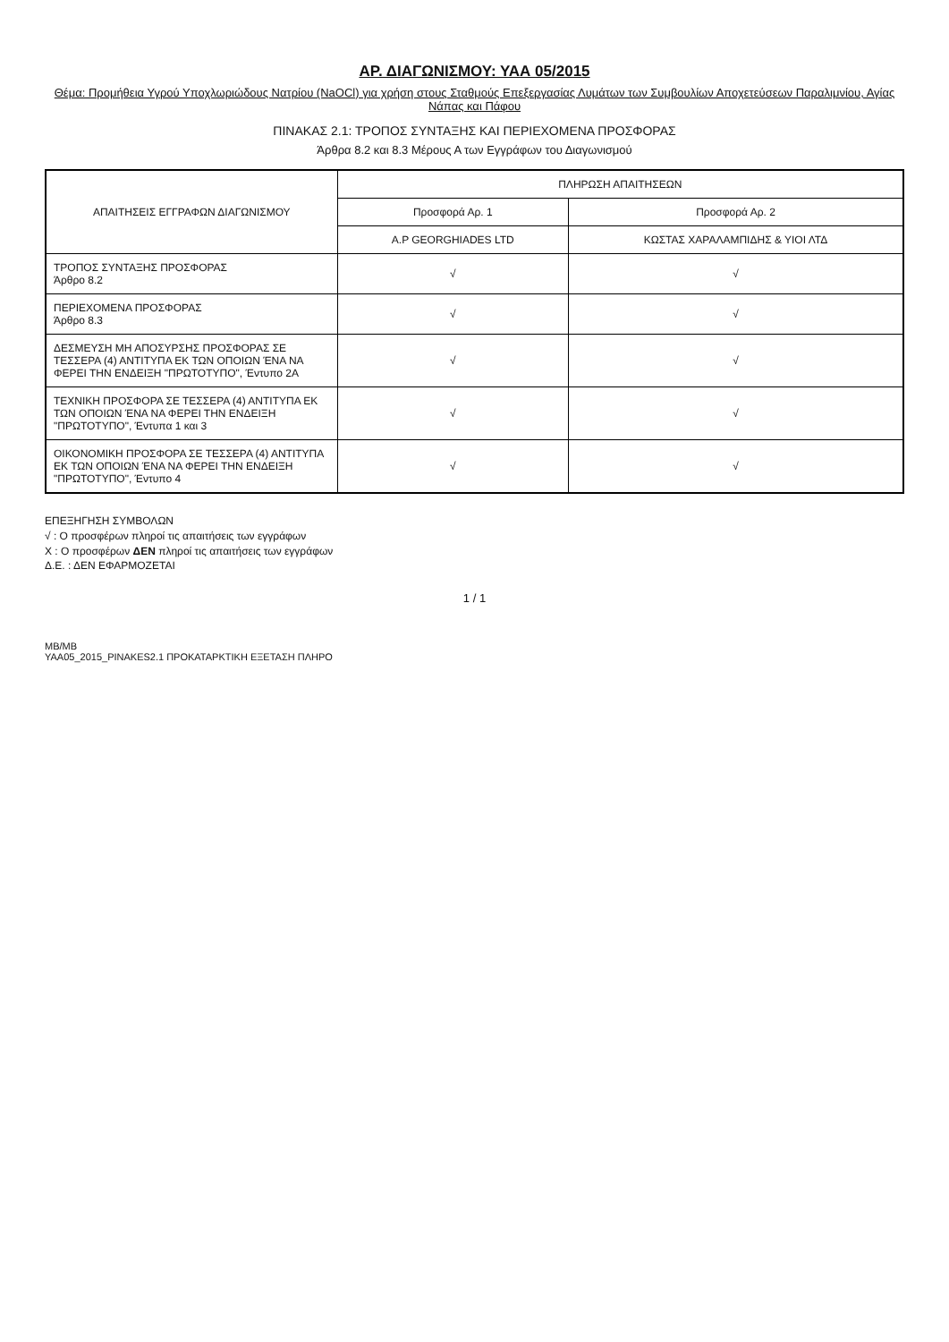ΑΡ. ΔΙΑΓΩΝΙΣΜΟΥ: ΥΑΑ 05/2015
Θέμα: Προμήθεια Υγρού Υποχλωριώδους Νατρίου (NaOCl) για χρήση στους Σταθμούς Επεξεργασίας Λυμάτων των Συμβουλίων Αποχετεύσεων Παραλιμνίου, Αγίας Νάπας και Πάφου
ΠΙΝΑΚΑΣ 2.1: ΤΡΟΠΟΣ ΣΥΝΤΑΞΗΣ ΚΑΙ ΠΕΡΙΕΧΟΜΕΝΑ ΠΡΟΣΦΟΡΑΣ
Άρθρα 8.2 και 8.3 Μέρους Α των Εγγράφων του Διαγωνισμού
| ΑΠΑΙΤΗΣΕΙΣ ΕΓΓΡΑΦΩΝ ΔΙΑΓΩΝΙΣΜΟΥ | ΠΛΗΡΩΣΗ ΑΠΑΙΤΗΣΕΩΝ | |
| --- | --- | --- |
| | Προσφορά Αρ. 1 | Προσφορά Αρ. 2 |
| | A.P GEORGHIADES LTD | ΚΩΣΤΑΣ ΧΑΡΑΛΑΜΠΙΔΗΣ & ΥΙΟΙ ΛΤΔ |
| ΤΡΟΠΟΣ ΣΥΝΤΑΞΗΣ ΠΡΟΣΦΟΡΑΣ Άρθρο 8.2 | √ | √ |
| ΠΕΡΙΕΧΟΜΕΝΑ ΠΡΟΣΦΟΡΑΣ Άρθρο 8.3 | √ | √ |
| ΔΕΣΜΕΥΣΗ ΜΗ ΑΠΟΣΥΡΣΗΣ ΠΡΟΣΦΟΡΑΣ ΣΕ ΤΕΣΣΕΡΑ (4) ΑΝΤΙΤΥΠΑ ΕΚ ΤΩΝ ΟΠΟΙΩΝ ΈΝΑ ΝΑ ΦΕΡΕΙ ΤΗΝ ΕΝΔΕΙΞΗ "ΠΡΩΤΟΤΥΠΟ", Έντυπο 2Α | √ | √ |
| ΤΕΧΝΙΚΗ ΠΡΟΣΦΟΡΑ ΣΕ ΤΕΣΣΕΡΑ (4) ΑΝΤΙΤΥΠΑ ΕΚ ΤΩΝ ΟΠΟΙΩΝ ΈΝΑ ΝΑ ΦΕΡΕΙ ΤΗΝ ΕΝΔΕΙΞΗ "ΠΡΩΤΟΤΥΠΟ", Έντυπα 1 και 3 | √ | √ |
| ΟΙΚΟΝΟΜΙΚΗ ΠΡΟΣΦΟΡΑ ΣΕ ΤΕΣΣΕΡΑ (4) ΑΝΤΙΤΥΠΑ ΕΚ ΤΩΝ ΟΠΟΙΩΝ ΈΝΑ ΝΑ ΦΕΡΕΙ ΤΗΝ ΕΝΔΕΙΞΗ "ΠΡΩΤΟΤΥΠΟ", Έντυπο 4 | √ | √ |
ΕΠΕΞΗΓΗΣΗ ΣΥΜΒΟΛΩΝ
√ : Ο προσφέρων πληροί τις απαιτήσεις των εγγράφων
Χ : Ο προσφέρων ΔΕΝ πληροί τις απαιτήσεις των εγγράφων
Δ.Ε. : ΔΕΝ ΕΦΑΡΜΟΖΕΤΑΙ
1 / 1
MB/MB
YAA05_2015_PINAKES2.1 ΠΡΟΚΑΤΑΡΚΤΙΚΗ ΕΞΕΤΑΣΗ ΠΛΗΡΟ